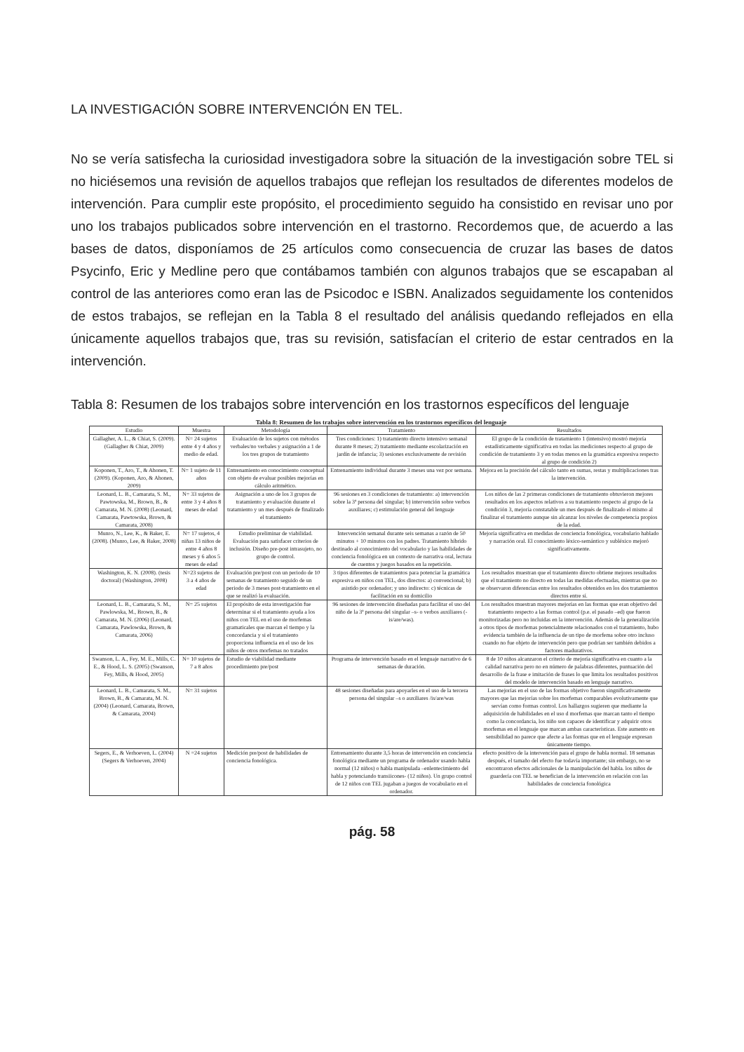LA INVESTIGACIÓN SOBRE INTERVENCIÓN EN TEL.
No se vería satisfecha la curiosidad investigadora sobre la situación de la investigación sobre TEL si no hiciésemos una revisión de aquellos trabajos que reflejan los resultados de diferentes modelos de intervención. Para cumplir este propósito, el procedimiento seguido ha consistido en revisar uno por uno los trabajos publicados sobre intervención en el trastorno. Recordemos que, de acuerdo a las bases de datos, disponíamos de 25 artículos como consecuencia de cruzar las bases de datos Psycinfo, Eric y Medline pero que contábamos también con algunos trabajos que se escapaban al control de las anteriores como eran las de Psicodoc e ISBN. Analizados seguidamente los contenidos de estos trabajos, se reflejan en la Tabla 8 el resultado del análisis quedando reflejados en ella únicamente aquellos trabajos que, tras su revisión, satisfacían el criterio de estar centrados en la intervención.
Tabla 8: Resumen de los trabajos sobre intervención en los trastornos específicos del lenguaje
Tabla 8: Resumen de los trabajos sobre intervención en los trastornos específicos del lenguaje
| Estudio | Muestra | Metodología | Tratamiento | Resultados |
| --- | --- | --- | --- | --- |
| Gallagher, A. L., & Chiat, S. (2009). (Gallagher & Chiat, 2009) | N= 24 sujetos entre 4 y 4 años y medio de edad. | Evaluación de los sujetos con métodos verbales/no verbales y asignación a 1 de los tres grupos de tratamiento | Tres condiciones: 1) tratamiento directo intensivo semanal durante 8 meses; 2) tratamiento mediante escolarización en jardín de infancia; 3) sesiones exclusivamente de revisión | El grupo de la condición de tratamiento 1 (intensivo) mostró mejoría estadísticamente significativa en todas las mediciones respecto al grupo de condición de tratamiento 3 y en todas menos en la gramática expresiva respecto al grupo de condición 2) |
| Koponen, T., Aro, T., & Ahonen, T. (2009). (Koponen, Aro, & Ahonen, 2009) | N= 1 sujeto de 11 años | Entrenamiento en conocimiento conceptual con objeto de evaluar posibles mejorías en cálculo aritmético. | Entrenamiento individual durante 3 meses una vez por semana. | Mejora en la precisión del cálculo tanto en sumas, restas y multiplicaciones tras la intervención. |
| Leonard, L. B., Camarata, S. M., Pawtowska, M., Brown, B., & Camarata, M. N. (2008) (Leonard, Camarata, Pawtowska, Brown, & Camarata, 2008) | N= 33 sujetos de entre 3 y 4 años 8 meses de edad | Asignación a uno de los 3 grupos de tratamiento y evaluación durante el tratamiento y un mes después de finalizado el tratamiento | 96 sesiones en 3 condiciones de tratamiento: a) intervención sobre la 3ª persona del singular; b) intervención sobre verbos auxiliares; c) estimulación general del lenguaje | Los niños de las 2 primeras condiciones de tratamiento obtuvieron mejores resultados en los aspectos relativos a su tratamiento respecto al grupo de la condición 3, mejoría constatable un mes después de finalizado el mismo al finalizar el tratamiento aunque sin alcanzar los niveles de competencia propios de la edad. |
| Munro, N., Lee, K., & Baker, E. (2008). (Munro, Lee, & Baker, 2008) | N= 17 sujetos, 4 niñas 13 niños de entre 4 años 8 meses y 6 años 5 meses de edad | Estudio preliminar de viabilidad. Evaluación para satisfacer criterios de inclusión. Diseño pre-post intrasujeto, no grupo de control. | Intervención semanal durante seis semanas a razón de 50 minutos + 10 minutos con los padres. Tratamiento híbrido destinado al conocimiento del vocabulario y las habilidades de conciencia fonológica en un contexto de narrativa oral, lectura de cuentos y juegos basados en la repetición. | Mejoría significativa en medidas de conciencia fonológica, vocabulario hablado y narración oral. El conocimiento léxico-semántico y subléxico mejoró significativamente. |
| Washington, K. N. (2008). (tesis doctoral) (Washington, 2008) | N=23 sujetos de 3 a 4 años de edad | Evaluación pre/post con un periodo de 10 semanas de tratamiento seguido de un periodo de 3 meses post-tratamiento en el que se realizó la evaluación. | 3 tipos diferentes de tratamientos para potenciar la gramática expresiva en niños con TEL, dos directos: a) convencional; b) asistido por ordenador; y uno indirecto: c) técnicas de facilitación en su domicilio | Los resultados muestran que el tratamiento directo obtiene mejores resultados que el tratamiento no directo en todas las medidas efectuadas, mientras que no se observaron diferencias entre los resultados obtenidos en los dos tratamientos directos entre sí. |
| Leonard, L. B., Camarata, S. M., Pawlowska, M., Brown, B., & Camarata, M. N. (2006) (Leonard, Camarata, Pawlowska, Brown, & Camarata, 2006) | N= 25 sujetos | El propósito de esta investigación fue determinar si el tratamiento ayuda a los niños con TEL en el uso de morfemas gramaticales que marcan el tiempo y la concordancia y si el tratamiento proporciona influencia en el uso de los niños de otros morfemas no tratados | 96 sesiones de intervención diseñadas para facilitar el uso del niño de la 3ª persona del singular –s- o verbos auxiliares (-is/are/was). | Los resultados muestran mayores mejorías en las formas que eran objetivo del tratamiento respecto a las formas control (p.e. el pasado –ed) que fueron monitorizadas pero no incluidas en la intervención. Además de la generalización a otros tipos de morfemas potencialmente relacionados con el tratamiento, hubo evidencia también de la influencia de un tipo de morfema sobre otro incluso cuando no fue objeto de intervención pero que podrían ser también debidos a factores madurativos. |
| Swanson, L. A., Fey, M. E., Mills, C. E., & Hood, L. S. (2005) (Swanson, Fey, Mills, & Hood, 2005) | N= 10 sujetos de 7 a 8 años | Estudio de viabilidad mediante procedimiento pre/post | Programa de intervención basado en el lenguaje narrativo de 6 semanas de duración. | 8 de 10 niños alcanzaron el criterio de mejoría significativa en cuanto a la calidad narrativa pero no en número de palabras diferentes, puntuación del desarrollo de la frase e imitación de frases lo que limita los resultados positivos del modelo de intervención basado en lenguaje narrativo. |
| Leonard, L. B., Camarata, S. M., Brown, B., & Camarata, M. N. (2004) (Leonard, Camarata, Brown, & Camarata, 2004) | N= 31 sujetos | | 48 sesiones diseñadas para apoyarles en el uso de la tercera persona del singular –s o auxiliares /is/are/was | Las mejorías en el uso de las formas objetivo fueron singnificativamente mayores que las mejorías sobre los morfemas comparables evolutivamente que servían como formas control. Los hallazgos sugieren que mediante la adquisición de habilidades en el uso d morfemas que marcan tanto el tiempo como la concordancia, los niño son capaces de identificar y adquirir otros morfemas en el lenguaje que marcan ambas características. Este aumento en sensibilidad no parece que afecte a las formas que en el lenguaje expresan únicamente tiempo. |
| Segers, E., & Verhoeven, L. (2004) (Segers & Verhoeven, 2004) | N =24 sujetos | Medición pre/post de habilidades de conciencia fonológica. | Entrenamiento durante 3,5 horas de intervención en conciencia fonológica mediante un programa de ordenador usando habla normal (12 niños) o habla manipulada –enlentecimiento del habla y potenciando transiicones- (12 niños). Un grupo control de 12 niños con TEL jugaban a juegos de vocabulario en el ordenador. | efecto positivo de la intervención para el grupo de habla normal. 18 semanas después, el tamaño del efecto fue todavía importante; sin embargo, no se encontraron efectos adicionales de la manipulación del habla. los niños de guardería con TEL se benefician de la intervención en relación con las habilidades de conciencia fonológica |
pág. 58